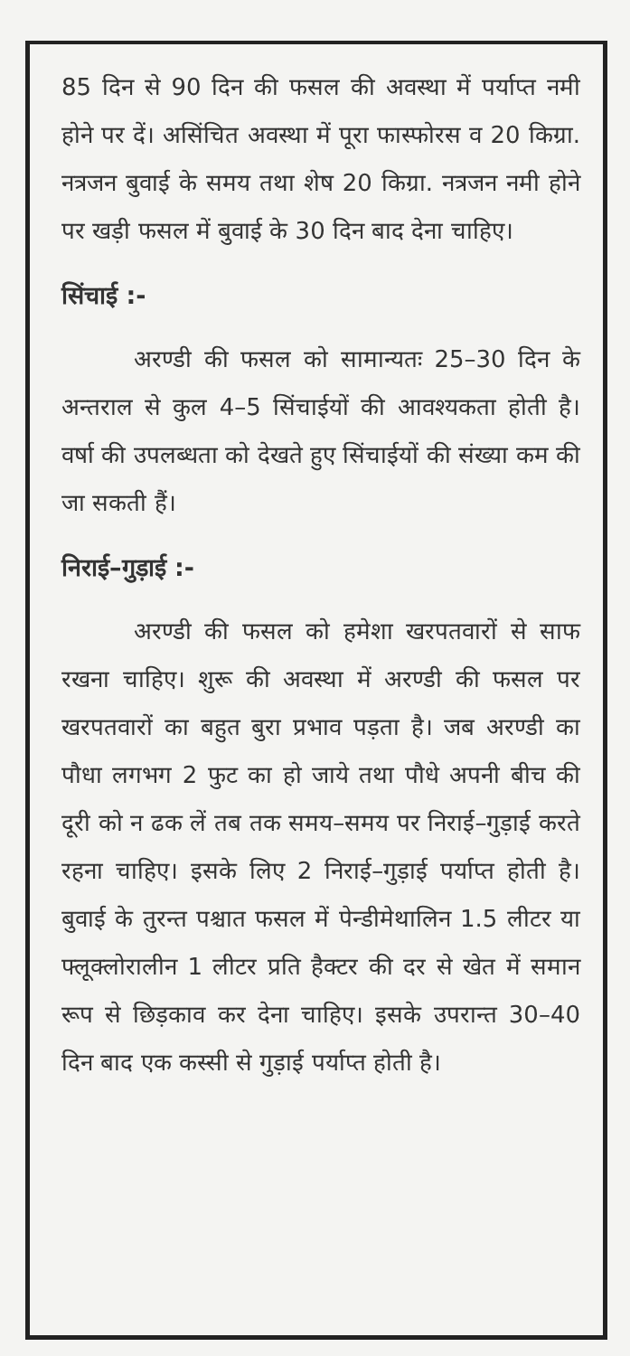85 दिन से 90 दिन की फसल की अवस्था में पर्याप्त नमी होने पर दें। असिंचित अवस्था में पूरा फास्फोरस व 20 किग्रा. नत्रजन बुवाई के समय तथा शेष 20 किग्रा. नत्रजन नमी होने पर खड़ी फसल में बुवाई के 30 दिन बाद देना चाहिए।
सिंचाई :-
अरण्डी की फसल को सामान्यतः 25–30 दिन के अन्तराल से कुल 4–5 सिंचाईयों की आवश्यकता होती है। वर्षा की उपलब्धता को देखते हुए सिंचाईयों की संख्या कम की जा सकती हैं।
निराई–गुड़ाई :-
अरण्डी की फसल को हमेशा खरपतवारों से साफ रखना चाहिए। शुरू की अवस्था में अरण्डी की फसल पर खरपतवारों का बहुत बुरा प्रभाव पड़ता है। जब अरण्डी का पौधा लगभग 2 फुट का हो जाये तथा पौधे अपनी बीच की दूरी को न ढक लें तब तक समय–समय पर निराई–गुड़ाई करते रहना चाहिए। इसके लिए 2 निराई–गुड़ाई पर्याप्त होती है। बुवाई के तुरन्त पश्चात फसल में पेन्डीमेथालिन 1.5 लीटर या फ्लूक्लोरालीन 1 लीटर प्रति हैक्टर की दर से खेत में समान रूप से छिड़काव कर देना चाहिए। इसके उपरान्त 30–40 दिन बाद एक कस्सी से गुड़ाई पर्याप्त होती है।